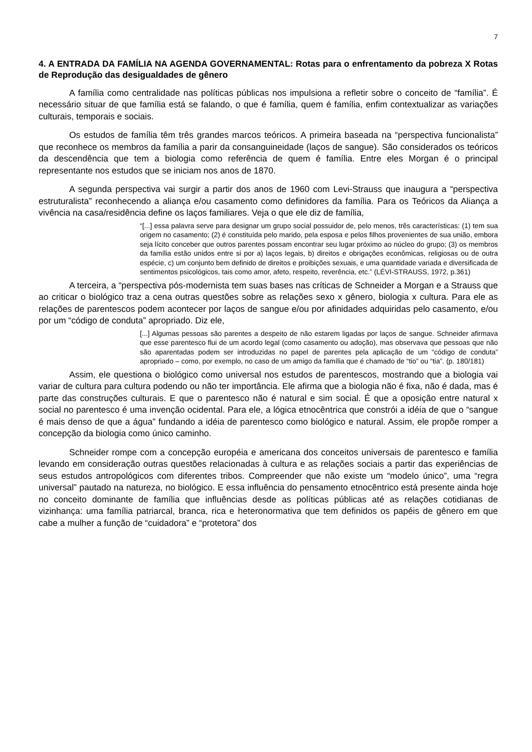7
4. A ENTRADA DA FAMÍLIA NA AGENDA GOVERNAMENTAL: Rotas para o enfrentamento da pobreza X Rotas de Reprodução das desigualdades de gênero
A família como centralidade nas políticas públicas nos impulsiona a refletir sobre o conceito de “família”. É necessário situar de que família está se falando, o que é família, quem é família, enfim contextualizar as variações culturais, temporais e sociais.
Os estudos de família têm três grandes marcos teóricos. A primeira baseada na “perspectiva funcionalista” que reconhece os membros da família a parir da consanguineidade (laços de sangue). São considerados os teóricos da descendência que tem a biologia como referência de quem é família. Entre eles Morgan é o principal representante nos estudos que se iniciam nos anos de 1870.
A segunda perspectiva vai surgir a partir dos anos de 1960 com Levi-Strauss que inaugura a “perspectiva estruturalista” reconhecendo a aliança e/ou casamento como definidores da família. Para os Teóricos da Aliança a vivência na casa/residência define os laços familiares. Veja o que ele diz de família,
“[...] essa palavra serve para designar um grupo social possuidor de, pelo menos, três características: (1) tem sua origem no casamento; (2) é constituída pelo marido, pela esposa e pelos filhos provenientes de sua união, embora seja lícito conceber que outros parentes possam encontrar seu lugar próximo ao núcleo do grupo; (3) os membros da família estão unidos entre si por a) laços legais, b) direitos e obrigações econômicas, religiosas ou de outra espécie, c) um conjunto bem definido de direitos e proibições sexuais, e uma quantidade variada e diversificada de sentimentos psicológicos, tais como amor, afeto, respeito, reverência, etc.” (LÉVI-STRAUSS, 1972, p.361)
A terceira, a “perspectiva pós-modernista tem suas bases nas críticas de Schneider a Morgan e a Strauss que ao criticar o biológico traz a cena outras questões sobre as relações sexo x gênero, biologia x cultura. Para ele as relações de parentescos podem acontecer por laços de sangue e/ou por afinidades adquiridas pelo casamento, e/ou por um “código de conduta” apropriado. Diz ele,
[...] Algumas pessoas são parentes a despeito de não estarem ligadas por laços de sangue. Schneider afirmava que esse parentesco flui de um acordo legal (como casamento ou adoção), mas observava que pessoas que não são aparentadas podem ser introduzidas no papel de parentes pela aplicação de um “código de conduta” apropriado – como, por exemplo, no caso de um amigo da família que é chamado de “tio” ou “tia”. (p. 180/181)
Assim, ele questiona o biológico como universal nos estudos de parentescos, mostrando que a biologia vai variar de cultura para cultura podendo ou não ter importância. Ele afirma que a biologia não é fixa, não é dada, mas é parte das construções culturais. E que o parentesco não é natural e sim social. É que a oposição entre natural x social no parentesco é uma invenção ocidental. Para ele, a lógica etnocêntrica que constrói a idéia de que o “sangue é mais denso de que a água” fundando a idéia de parentesco como biológico e natural. Assim, ele propõe romper a concepção da biologia como único caminho.
Schneider rompe com a concepção européia e americana dos conceitos universais de parentesco e família levando em consideração outras questões relacionadas à cultura e as relações sociais a partir das experiências de seus estudos antropológicos com diferentes tribos. Compreender que não existe um “modelo único”, uma “regra universal” pautado na natureza, no biológico. E essa influência do pensamento etnocêntrico está presente ainda hoje no conceito dominante de família que influências desde as políticas públicas até as relações cotidianas de vizinhança: uma família patriarcal, branca, rica e heteronormativa que tem definidos os papéis de gênero em que cabe a mulher a função de “cuidadora” e “protetora” dos